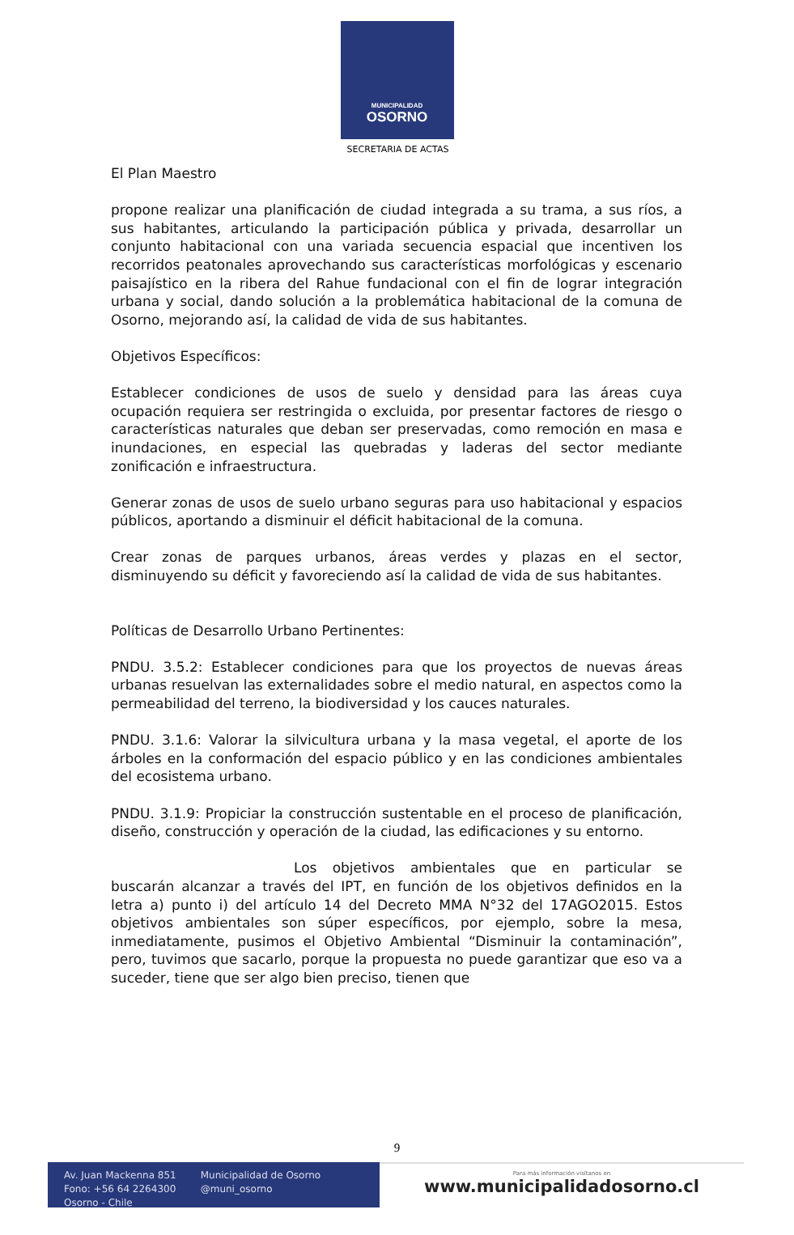MUNICIPALIDAD
OSORNO
SECRETARIA DE ACTAS
El Plan Maestro
propone realizar una planificación de ciudad integrada a su trama, a sus ríos, a sus habitantes, articulando la participación pública y privada, desarrollar un conjunto habitacional con una variada secuencia espacial que incentiven los recorridos peatonales aprovechando sus características morfológicas y escenario paisajístico en la ribera del Rahue fundacional con el fin de lograr integración urbana y social, dando solución a la problemática habitacional de la comuna de Osorno, mejorando así, la calidad de vida de sus habitantes.
Objetivos Específicos:
Establecer condiciones de usos de suelo y densidad para las áreas cuya ocupación requiera ser restringida o excluida, por presentar factores de riesgo o características naturales que deban ser preservadas, como remoción en masa e inundaciones, en especial las quebradas y laderas del sector mediante zonificación e infraestructura.
Generar zonas de usos de suelo urbano seguras para uso habitacional y espacios públicos, aportando a disminuir el déficit habitacional de la comuna.
Crear zonas de parques urbanos, áreas verdes y plazas en el sector, disminuyendo su déficit y favoreciendo así la calidad de vida de sus habitantes.
Políticas de Desarrollo Urbano Pertinentes:
PNDU. 3.5.2: Establecer condiciones para que los proyectos de nuevas áreas urbanas resuelvan las externalidades sobre el medio natural, en aspectos como la permeabilidad del terreno, la biodiversidad y los cauces naturales.
PNDU. 3.1.6: Valorar la silvicultura urbana y la masa vegetal, el aporte de los árboles en la conformación del espacio público y en las condiciones ambientales del ecosistema urbano.
PNDU. 3.1.9: Propiciar la construcción sustentable en el proceso de planificación, diseño, construcción y operación de la ciudad, las edificaciones y su entorno.
Los objetivos ambientales que en particular se buscarán alcanzar a través del IPT, en función de los objetivos definidos en la letra a) punto i) del artículo 14 del Decreto MMA N°32 del 17AGO2015. Estos objetivos ambientales son súper específicos, por ejemplo, sobre la mesa, inmediatamente, pusimos el Objetivo Ambiental “Disminuir la contaminación”, pero, tuvimos que sacarlo, porque la propuesta no puede garantizar que eso va a suceder, tiene que ser algo bien preciso, tienen que
9
Av. Juan Mackenna 851
Fono: +56 64 2264300
Osorno - Chile
Municipalidad de Osorno
@muni_osorno
Para más información visítanos en
www.municipalidadosorno.cl